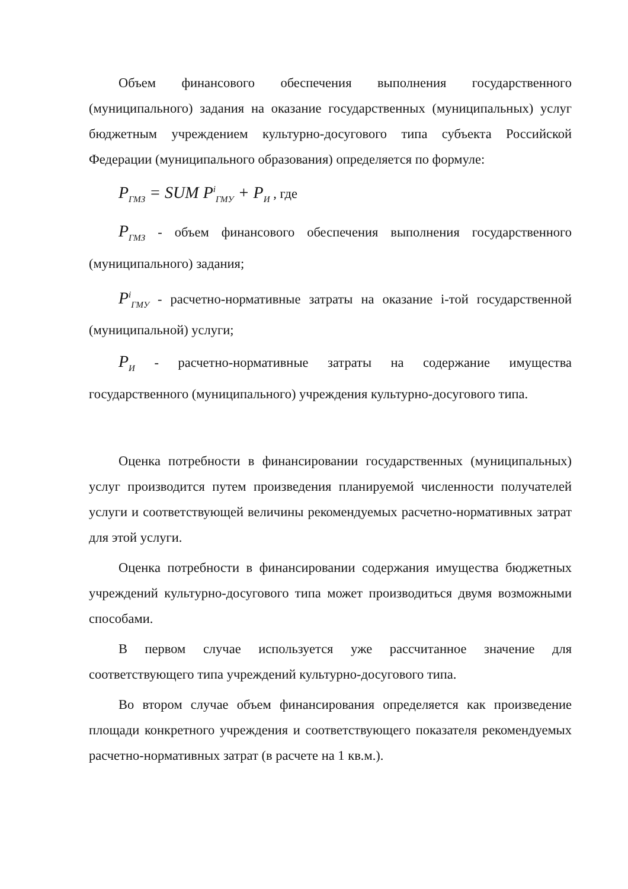Объем финансового обеспечения выполнения государственного (муниципального) задания на оказание государственных (муниципальных) услуг бюджетным учреждением культурно-досугового типа субъекта Российской Федерации (муниципального образования) определяется по формуле:
P<sub>ГМЗ</sub> = SUM P<sup>i</sup><sub>ГМУ</sub> + P<sub>И</sub> , где
P<sub>ГМЗ</sub> - объем финансового обеспечения выполнения государственного (муниципального) задания;
P<sup>i</sup><sub>ГМУ</sub> - расчетно-нормативные затраты на оказание i-той государственной (муниципальной) услуги;
P<sub>И</sub> - расчетно-нормативные затраты на содержание имущества государственного (муниципального) учреждения культурно-досугового типа.
Оценка потребности в финансировании государственных (муниципальных) услуг производится путем произведения планируемой численности получателей услуги и соответствующей величины рекомендуемых расчетно-нормативных затрат для этой услуги.
Оценка потребности в финансировании содержания имущества бюджетных учреждений культурно-досугового типа может производиться двумя возможными способами.
В первом случае используется уже рассчитанное значение для соответствующего типа учреждений культурно-досугового типа.
Во втором случае объем финансирования определяется как произведение площади конкретного учреждения и соответствующего показателя рекомендуемых расчетно-нормативных затрат (в расчете на 1 кв.м.).